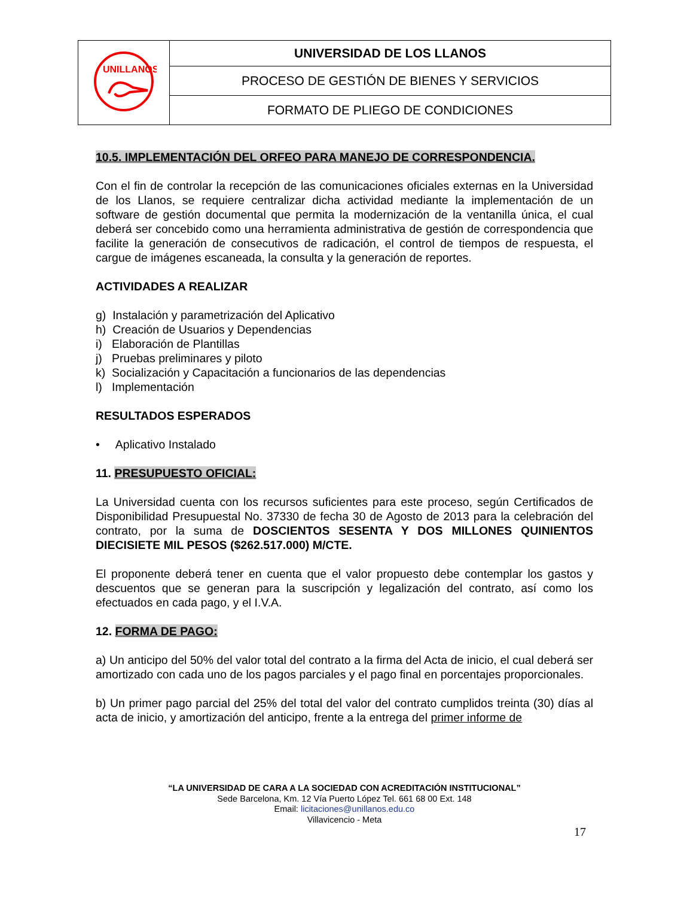| UNILLANOS | UNIVERSIDAD DE LOS LLANOS |
| | PROCESO DE GESTIÓN DE BIENES Y SERVICIOS |
| | FORMATO DE PLIEGO DE CONDICIONES |
10.5. IMPLEMENTACIÓN DEL ORFEO PARA MANEJO DE CORRESPONDENCIA.
Con el fin de controlar la recepción de las comunicaciones oficiales externas en la Universidad de los Llanos, se requiere centralizar dicha actividad mediante la implementación de un software de gestión documental que permita la modernización de la ventanilla única, el cual deberá ser concebido como una herramienta administrativa de gestión de correspondencia que facilite la generación de consecutivos de radicación, el control de tiempos de respuesta, el cargue de imágenes escaneada, la consulta y la generación de reportes.
ACTIVIDADES A REALIZAR
g) Instalación y parametrización del Aplicativo
h) Creación de Usuarios y Dependencias
i) Elaboración de Plantillas
j) Pruebas preliminares y piloto
k) Socialización y Capacitación a funcionarios de las dependencias
l) Implementación
RESULTADOS ESPERADOS
• Aplicativo Instalado
11. PRESUPUESTO OFICIAL:
La Universidad cuenta con los recursos suficientes para este proceso, según Certificados de Disponibilidad Presupuestal No. 37330 de fecha 30 de Agosto de 2013 para la celebración del contrato, por la suma de DOSCIENTOS SESENTA Y DOS MILLONES QUINIENTOS DIECISIETE MIL PESOS ($262.517.000) M/CTE.
El proponente deberá tener en cuenta que el valor propuesto debe contemplar los gastos y descuentos que se generan para la suscripción y legalización del contrato, así como los efectuados en cada pago, y el I.V.A.
12. FORMA DE PAGO:
a) Un anticipo del 50% del valor total del contrato a la firma del Acta de inicio, el cual deberá ser amortizado con cada uno de los pagos parciales y el pago final en porcentajes proporcionales.
b) Un primer pago parcial del 25% del total del valor del contrato cumplidos treinta (30) días al acta de inicio, y amortización del anticipo, frente a la entrega del primer informe de
“LA UNIVERSIDAD DE CARA A LA SOCIEDAD CON ACREDITACIÓN INSTITUCIONAL”
Sede Barcelona, Km. 12 Vía Puerto López Tel. 661 68 00 Ext. 148
Email: licitaciones@unillanos.edu.co
Villavicencio - Meta
17